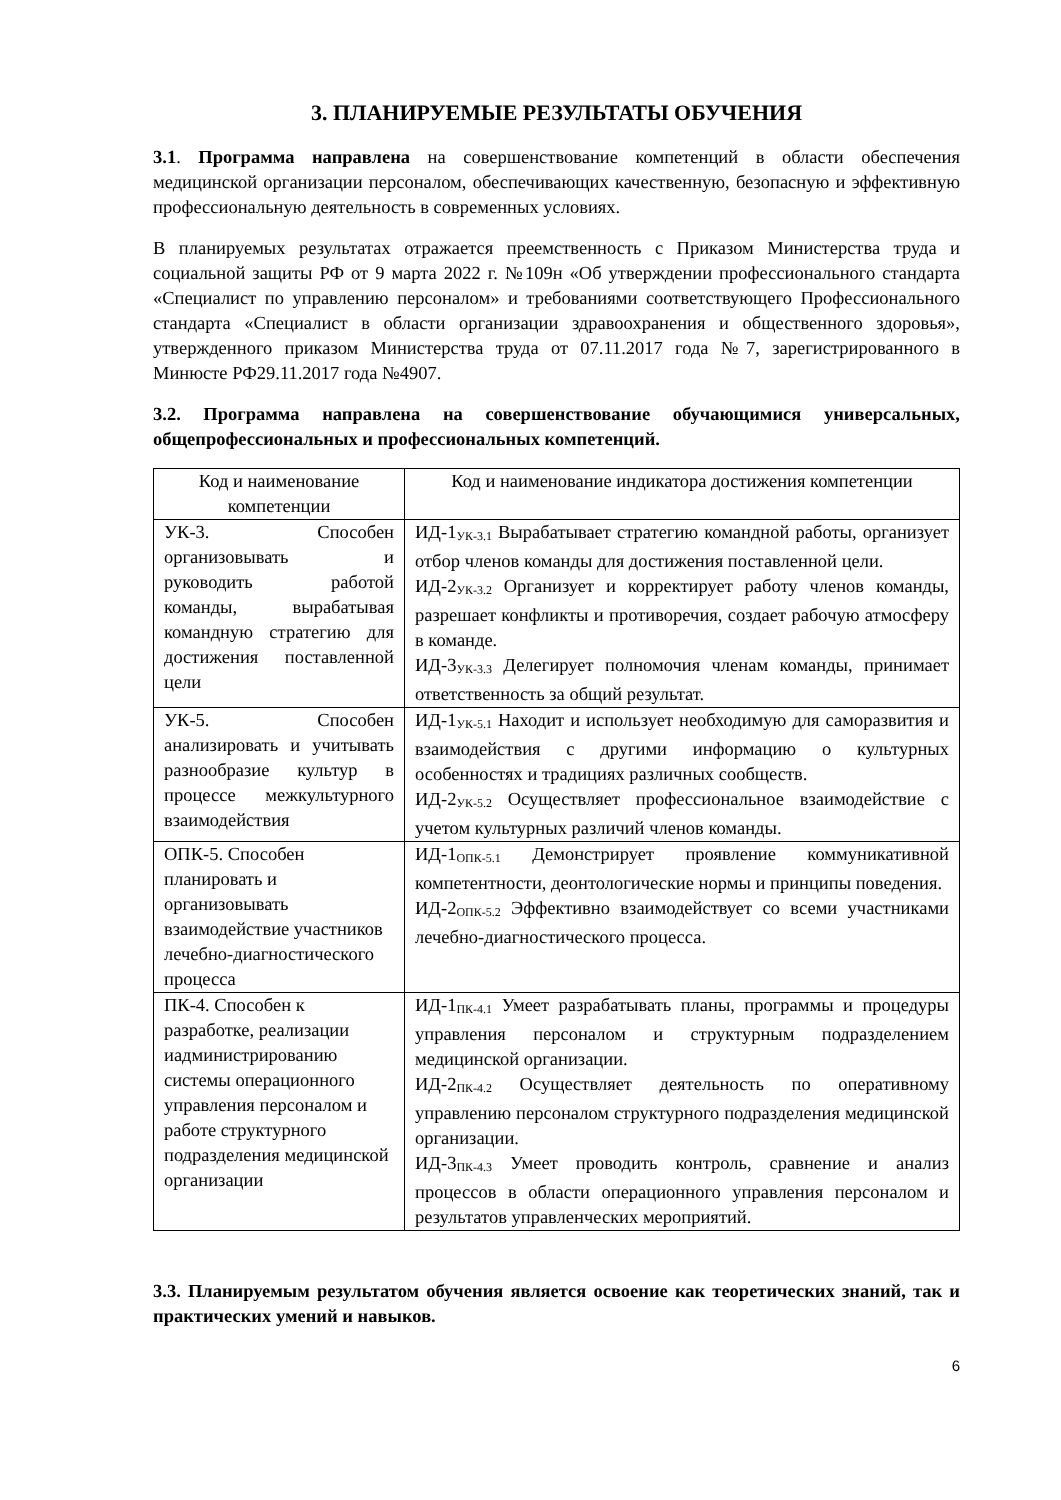3. ПЛАНИРУЕМЫЕ РЕЗУЛЬТАТЫ ОБУЧЕНИЯ
3.1. Программа направлена на совершенствование компетенций в области обеспечения медицинской организации персоналом, обеспечивающих качественную, безопасную и эффективную профессиональную деятельность в современных условиях.
В планируемых результатах отражается преемственность с Приказом Министерства труда и социальной защиты РФ от 9 марта 2022 г. №109н «Об утверждении профессионального стандарта «Специалист по управлению персоналом» и требованиями соответствующего Профессионального стандарта «Специалист в области организации здравоохранения и общественного здоровья», утвержденного приказом Министерства труда от 07.11.2017 года №7, зарегистрированного в Минюсте РФ29.11.2017 года №4907.
3.2. Программа направлена на совершенствование обучающимися универсальных, общепрофессиональных и профессиональных компетенций.
| Код и наименование компетенции | Код и наименование индикатора достижения компетенции |
| --- | --- |
| УК-3. Способен организовывать и руководить работой команды, вырабатывая командную стратегию для достижения поставленной цели | ИД-1<sub>УК-3.1</sub> Вырабатывает стратегию командной работы, организует отбор членов команды для достижения поставленной цели. ИД-2<sub>УК-3.2</sub> Организует и корректирует работу членов команды, разрешает конфликты и противоречия, создает рабочую атмосферу в команде. ИД-3<sub>УК-3.3</sub> Делегирует полномочия членам команды, принимает ответственность за общий результат. |
| УК-5. Способен анализировать и учитывать разнообразие культур в процессе межкультурного взаимодействия | ИД-1<sub>УК-5.1</sub> Находит и использует необходимую для саморазвития и взаимодействия с другими информацию о культурных особенностях и традициях различных сообществ. ИД-2<sub>УК-5.2</sub> Осуществляет профессиональное взаимодействие с учетом культурных различий членов команды. |
| ОПК-5. Способен планировать и организовывать взаимодействие участников лечебно-диагностического процесса | ИД-1<sub>ОПК-5.1</sub> Демонстрирует проявление коммуникативной компетентности, деонтологические нормы и принципы поведения. ИД-2<sub>ОПК-5.2</sub> Эффективно взаимодействует со всеми участниками лечебно-диагностического процесса. |
| ПК-4. Способен к разработке, реализации иадминистрированию системы операционного управления персоналом и работе структурного подразделения медицинской организации | ИД-1<sub>ПК-4.1</sub> Умеет разрабатывать планы, программы и процедуры управления персоналом и структурным подразделением медицинской организации. ИД-2<sub>ПК-4.2</sub> Осуществляет деятельность по оперативному управлению персоналом структурного подразделения медицинской организации. ИД-3<sub>ПК-4.3</sub> Умеет проводить контроль, сравнение и анализ процессов в области операционного управления персоналом и результатов управленческих мероприятий. |
3.3. Планируемым результатом обучения является освоение как теоретических знаний, так и практических умений и навыков.
6